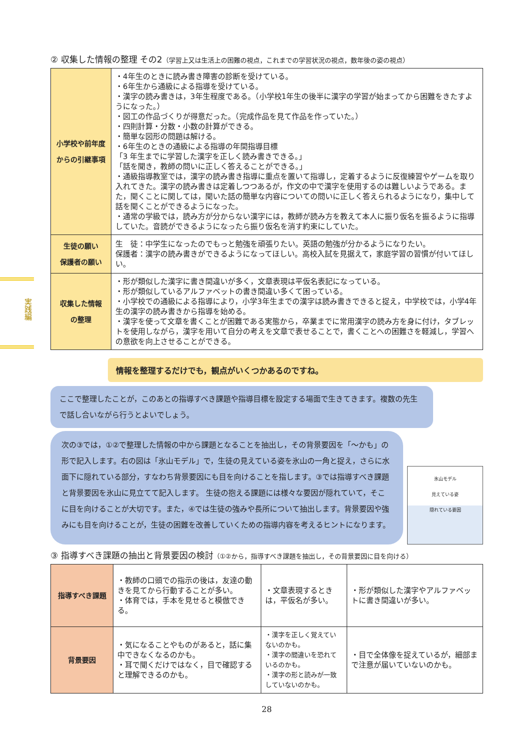実践編
② 収集した情報の整理 その2（学習上又は生活上の困難の視点，これまでの学習状況の視点，数年後の姿の視点）
| 小学校や前年度 からの引継事項 | ・4年生のときに読み書き障害の診断を受けている。 ・6年生から通級による指導を受けている。 ・漢字の読み書きは，3年生程度である。（小学校1年生の後半に漢字の学習が始まってから困難をきたすようになった。） ・図工の作品づくりが得意だった。（完成作品を見て作品を作っていた。） ・四則計算・分数・小数の計算ができる。 ・簡単な図形の問題は解ける。 ・6年生のときの通級による指導の年間指導目標 「3 年生までに学習した漢字を正しく読み書きできる。」 「話を聞き，教師の問いに正しく答えることができる。」 ・通級指導教室では，漢字の読み書き指導に重点を置いて指導し，定着するように反復練習やゲームを取り入れてきた。漢字の読み書きは定着しつつあるが，作文の中で漢字を使用するのは難しいようである。また，聞くことに関しては，聞いた話の簡単な内容についての問いに正しく答えられるようになり，集中して話を聞くことができるようになった。 ・通常の学級では，読み方が分からない漢字には，教師が読み方を教えて本人に振り仮名を振るように指導していた。音読ができるようになったら振り仮名を消す約束にしていた。 |
| 生徒の願い 保護者の願い | 生 徒：中学生になったのでもっと勉強を頑張りたい。英語の勉強が分かるようになりたい。 保護者：漢字の読み書きができるようになってほしい。高校入試を見据えて，家庭学習の習慣が付いてほしい。 |
| 収集した情報 の整理 | ・形が類似した漢字に書き間違いが多く，文章表現は平仮名表記になっている。 ・形が類似しているアルファベットの書き間違い多くて困っている。 ・小学校での通級による指導により，小学3年生までの漢字は読み書きできると捉え，中学校では，小学4年生の漢字の読み書きから指導を始める。 ・漢字を使って文章を書くことが困難である実態から，卒業までに常用漢字の読み方を身に付け，タブレットを使用しながら，漢字を用いて自分の考えを文章で表せることで，書くことへの困難さを軽減し，学習への意欲を向上させることができる。 |
情報を整理するだけでも，観点がいくつかあるのですね。
ここで整理したことが，このあとの指導すべき課題や指導目標を設定する場面で生きてきます。複数の先生で話し合いながら行うとよいでしょう。
次の③では，①②で整理した情報の中から課題となることを抽出し，その背景要因を「～かも」の形で記入します。右の図は「氷山モデル」で，生徒の見えている姿を氷山の一角と捉え，さらに水面下に隠れている部分，すなわち背景要因にも目を向けることを指します。③では指導すべき課題と背景要因を氷山に見立てて記入します。 生徒の抱える課題には様々な要因が隠れていて，そこに目を向けることが大切です。また，④では生徒の強みや長所について抽出します。背景要因や強みにも目を向けることが，生徒の困難を改善していくための指導内容を考えるヒントになります。
氷山モデル
見えている姿
隠れている要因
③ 指導すべき課題の抽出と背景要因の検討（①②から，指導すべき課題を抽出し，その背景要因に目を向ける）
| 指導すべき課題 | ・教師の口頭での指示の後は，友達の動きを見てから行動することが多い。 ・体育では，手本を見せると模倣できる。 | ・文章表現するときは，平仮名が多い。 | ・形が類似した漢字やアルファベットに書き間違いが多い。 |
| 背景要因 | ・気になることやものがあると，話に集中できなくなるのかも。 ・耳で聞くだけではなく，目で確認すると理解できるのかも。 | ・漢字を正しく覚えていないのかも。 ・漢字の間違いを恐れているのかも。 ・漢字の形と読みが一致していないのかも。 | ・目で全体像を捉えているが，細部まで注意が届いていないのかも。 |
28